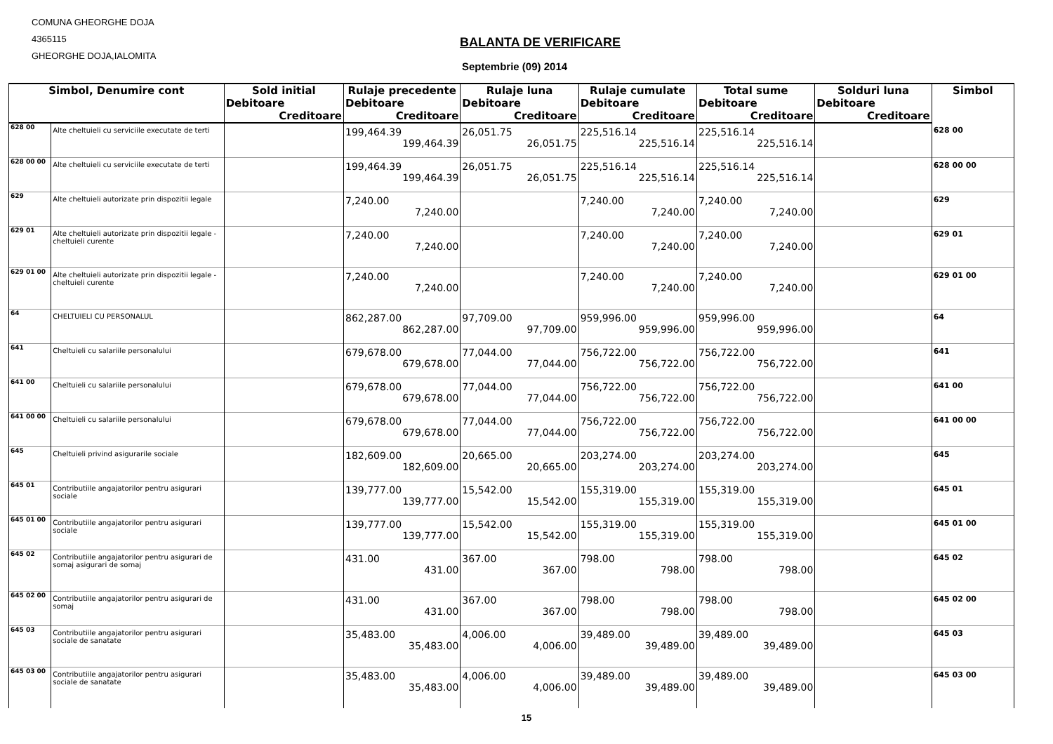COMUNA GHEORGHE DOJA
4365115
GHEORGHE DOJA,IALOMITA
BALANTA DE VERIFICARE
Septembrie (09) 2014
| Simbol, Denumire cont | | Sold initial | Rulaje precedente | Rulaje luna | Rulaje cumulate | Total sume | Solduri luna | Simbol |
| --- | --- | --- | --- | --- | --- | --- | --- | --- |
| | | Debitoare | Debitoare | Debitoare | Debitoare | Debitoare | Debitoare | |
| | | Creditoare | Creditoare | Creditoare | Creditoare | Creditoare | Creditoare | |
| 628 00 | Alte cheltuieli cu serviciile executate de terti | | 199,464.39 199,464.39 | 26,051.75 26,051.75 | 225,516.14 225,516.14 | 225,516.14 225,516.14 | | 628 00 |
| 628 00 00 | Alte cheltuieli cu serviciile executate de terti | | 199,464.39 199,464.39 | 26,051.75 26,051.75 | 225,516.14 225,516.14 | 225,516.14 225,516.14 | | 628 00 00 |
| 629 | Alte cheltuieli autorizate prin dispozitii legale | | 7,240.00 7,240.00 | | 7,240.00 7,240.00 | 7,240.00 7,240.00 | | 629 |
| 629 01 | Alte cheltuieli autorizate prin dispozitii legale - cheltuieli curente | | 7,240.00 7,240.00 | | 7,240.00 7,240.00 | 7,240.00 7,240.00 | | 629 01 |
| 629 01 00 | Alte cheltuieli autorizate prin dispozitii legale - cheltuieli curente | | 7,240.00 7,240.00 | | 7,240.00 7,240.00 | 7,240.00 7,240.00 | | 629 01 00 |
| 64 | CHELTUIELI CU PERSONALUL | | 862,287.00 862,287.00 | 97,709.00 97,709.00 | 959,996.00 959,996.00 | 959,996.00 959,996.00 | | 64 |
| 641 | Cheltuieli cu salariile personalului | | 679,678.00 679,678.00 | 77,044.00 77,044.00 | 756,722.00 756,722.00 | 756,722.00 756,722.00 | | 641 |
| 641 00 | Cheltuieli cu salariile personalului | | 679,678.00 679,678.00 | 77,044.00 77,044.00 | 756,722.00 756,722.00 | 756,722.00 756,722.00 | | 641 00 |
| 641 00 00 | Cheltuieli cu salariile personalului | | 679,678.00 679,678.00 | 77,044.00 77,044.00 | 756,722.00 756,722.00 | 756,722.00 756,722.00 | | 641 00 00 |
| 645 | Cheltuieli privind asigurarile sociale | | 182,609.00 182,609.00 | 20,665.00 20,665.00 | 203,274.00 203,274.00 | 203,274.00 203,274.00 | | 645 |
| 645 01 | Contributiile angajatorilor pentru asigurari sociale | | 139,777.00 139,777.00 | 15,542.00 15,542.00 | 155,319.00 155,319.00 | 155,319.00 155,319.00 | | 645 01 |
| 645 01 00 | Contributiile angajatorilor pentru asigurari sociale | | 139,777.00 139,777.00 | 15,542.00 15,542.00 | 155,319.00 155,319.00 | 155,319.00 155,319.00 | | 645 01 00 |
| 645 02 | Contributiile angajatorilor pentru asigurari de somaj asigurari de somaj | | 431.00 431.00 | 367.00 367.00 | 798.00 798.00 | 798.00 798.00 | | 645 02 |
| 645 02 00 | Contributiile angajatorilor pentru asigurari de somaj | | 431.00 431.00 | 367.00 367.00 | 798.00 798.00 | 798.00 798.00 | | 645 02 00 |
| 645 03 | Contributiile angajatorilor pentru asigurari sociale de sanatate | | 35,483.00 35,483.00 | 4,006.00 4,006.00 | 39,489.00 39,489.00 | 39,489.00 39,489.00 | | 645 03 |
| 645 03 00 | Contributiile angajatorilor pentru asigurari sociale de sanatate | | 35,483.00 35,483.00 | 4,006.00 4,006.00 | 39,489.00 39,489.00 | 39,489.00 39,489.00 | | 645 03 00 |
15